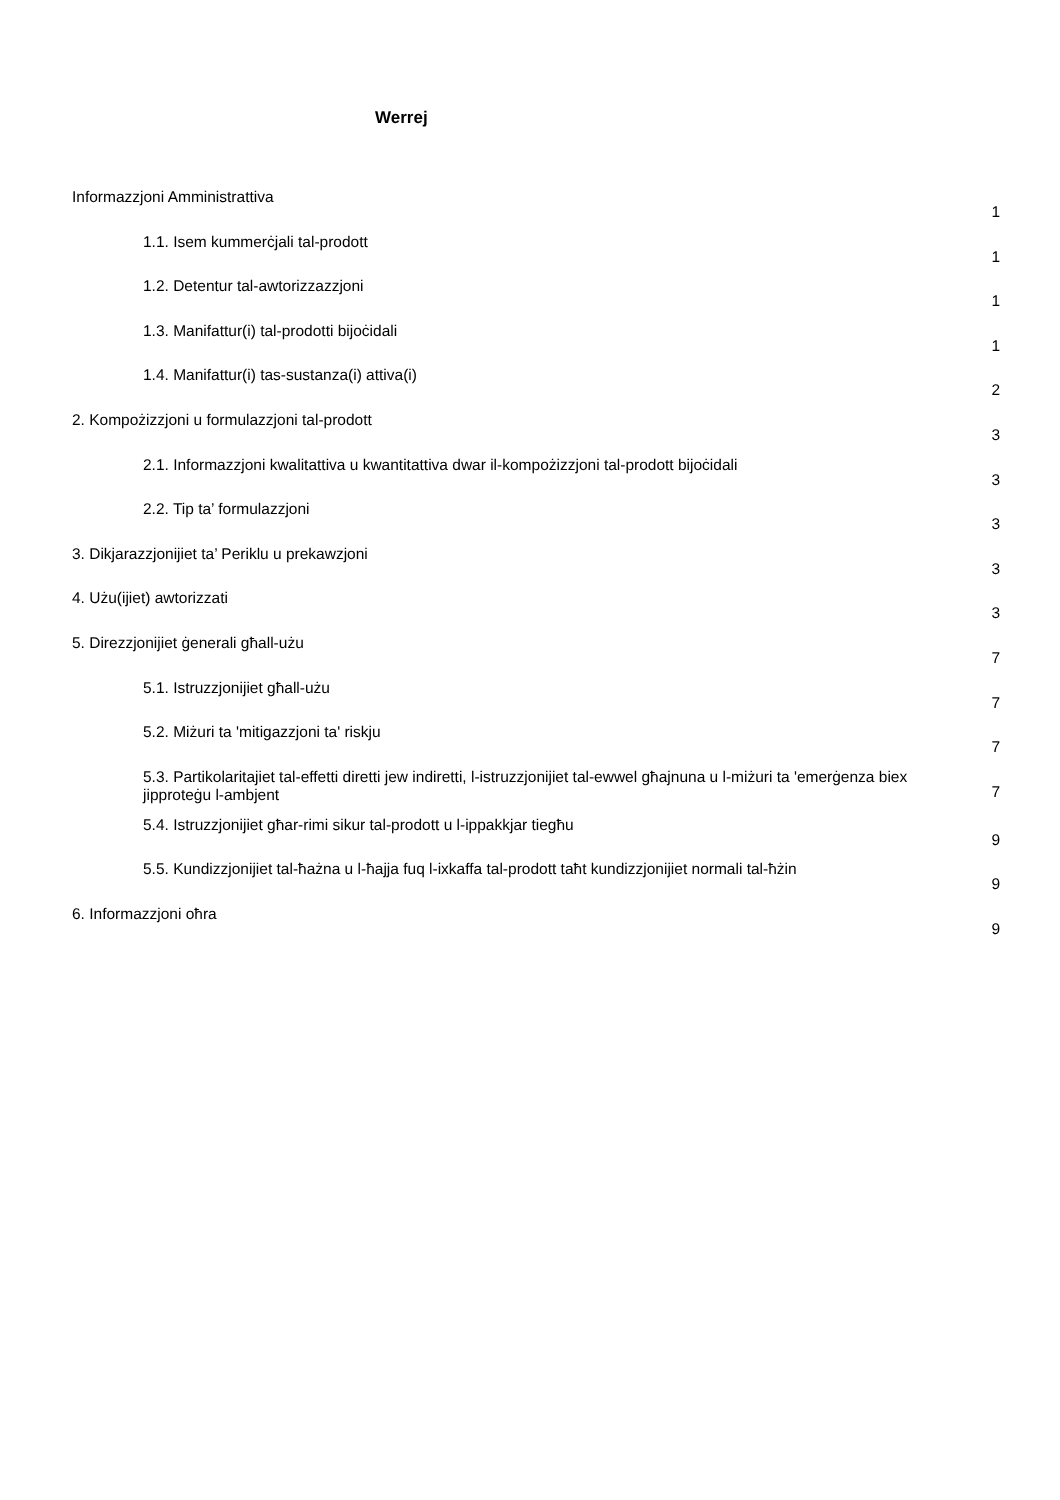Werrej
Informazzjoni Amministrattiva 1
1.1. Isem kummerċjali tal-prodott 1
1.2. Detentur tal-awtorizzazzjoni 1
1.3. Manifattur(i) tal-prodotti bijoċidali 1
1.4. Manifattur(i) tas-sustanza(i) attiva(i) 2
2. Kompożizzjoni u formulazzjoni tal-prodott 3
2.1. Informazzjoni kwalitattiva u kwantitattiva dwar il-kompożizzjoni tal-prodott bijoċidali 3
2.2. Tip ta’ formulazzjoni 3
3. Dikjarazzjonijiet ta’ Periklu u prekawzjoni 3
4. Użu(ijiet) awtorizzati 3
5. Direzzjonijiet ġenerali għall-użu 7
5.1. Istruzzjonijiet għall-użu 7
5.2. Miżuri ta 'mitigazzjoni ta' riskju 7
5.3. Partikolaritajiet tal-effetti diretti jew indiretti, l-istruzzjonijiet tal-ewwel għajnuna u l-miżuri ta 'emerġenza biex jipproteġu l-ambjent 7
5.4. Istruzzjonijiet għar-rimi sikur tal-prodott u l-ippakkjar tiegħu 9
5.5. Kundizzjonijiet tal-ħażna u l-ħajja fuq l-ixkaffa tal-prodott taħt kundizzjonijiet normali tal-ħżin 9
6. Informazzjoni oħra 9